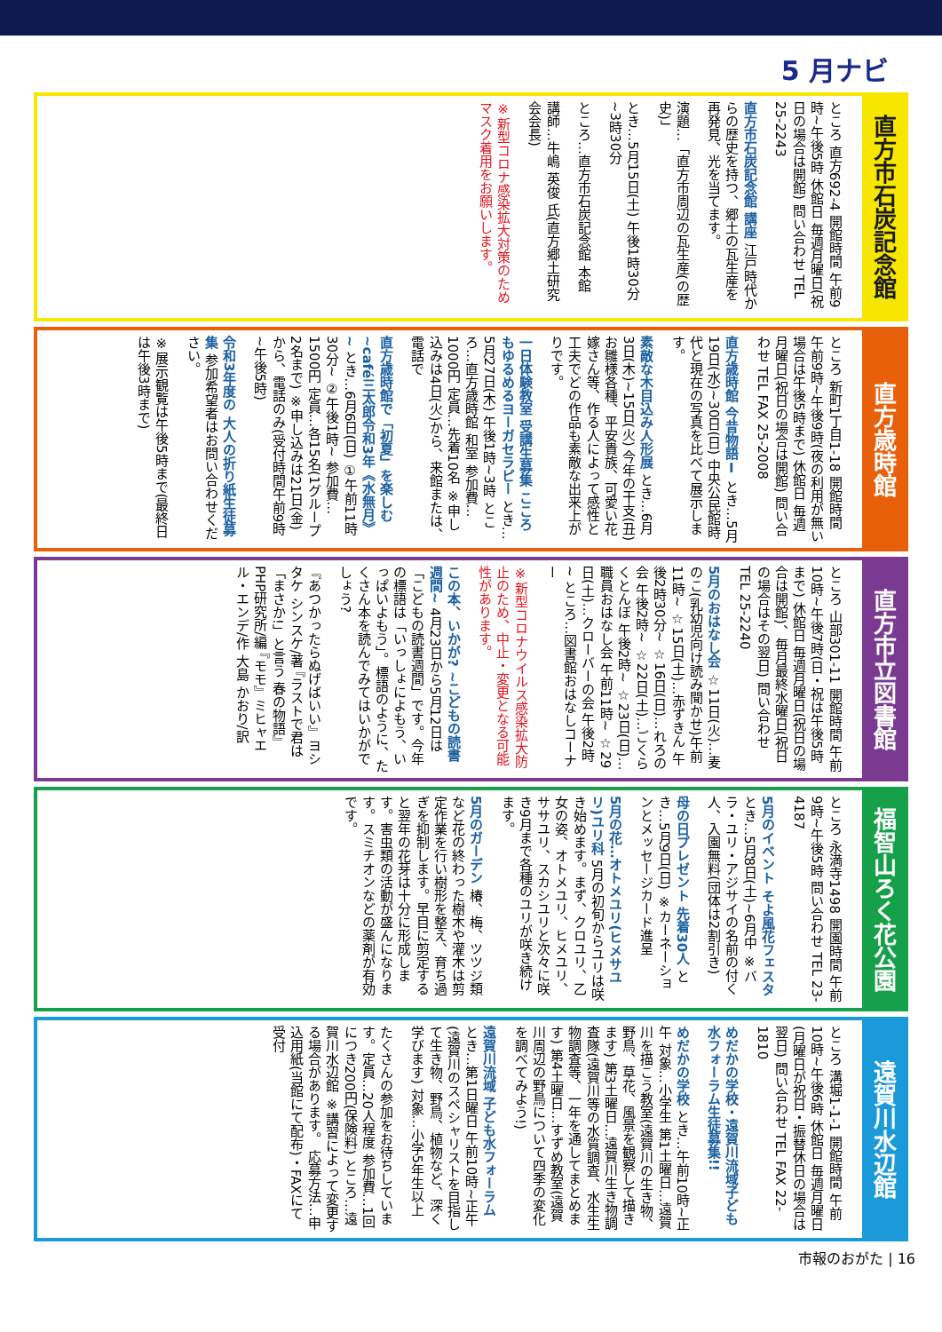5 月ナビ
直方市石炭記念館
ところ 直方692-4 開館時間 午前9時~午後5時 休館日 毎週月曜日(祝日の場合は開館) 問い合わせ TEL 25-2243
直方市石炭記念館 講座 江戸時代からの歴史を持つ、郷土の瓦生産を再発見、光を当てます。
演題…「直方市周辺の瓦生産(の歴史)」
とき…5月15日(土) 午後1時30分~3時30分
ところ…直方市石炭記念館 本館
講師…牛嶋 英俊 氏(直方郷土研究会会長)
※新型コロナ感染拡大対策のためマスク着用をお願いします。
直方歳時館
ところ 新町1丁目1-18 開館時間 午前9時~午後9時(夜の利用が無い場合は午後5時まで) 休館日 毎週月曜日(祝日の場合は開館) 問い合わせ TEL FAX 25-2008
直方歳時館 今昔物語Ⅰ とき…5月19日(水)~30日(日) 中央公民館時代と現在の写真を比べて展示します。
素敵な木目込み人形展 とき…6月3日(木)~15日(火) 今年の干支(丑)お雛様各種、平安貴族、可愛い花嫁さん等、作る人によって感性と工夫でどの作品も素敵な出来上がりです。
一日体験教室 受講生募集 こころもゆるめるヨーガセラピー とき…5月27日(木) 午後1時~3時 ところ…直方歳時館 和室 参加費…1000円 定員…先着10名 ※申し込みは4日(火)から、来館または、電話で
直方歳時館で「初夏」を楽しむ ~café三太郎令和3年《水無月》~ とき…6月6日(日) ①午前11時30分~ ②午後1時~ 参加費…1500円 定員…各15名(1グループ2名まで) ※申し込みは21日(金)から、電話のみ(受付時間午前9時~午後5時)
令和3年度の 大人の折り紙生徒募集 参加希望者はお問い合わせください。
※展示観覧は午後5時まで(最終日は午後3時まで)
直方市立図書館
ところ 山部301-11 開館時間 午前10時~午後7時(日・祝は午後5時まで) 休館日 毎週月曜日(祝日の場合は開館)、毎月最終水曜日(祝日の場合はその翌日) 問い合わせ TEL 25-2240
5月のおはなし会 ☆11日(火)…麦のこ(乳幼児向け読み聞かせ)午前11時~ ☆15日(土)…赤ずきん 午後2時30分~ ☆16日(日)…れろの会 午後2時~ ☆22日(土)…ごくらくとんぼ 午後2時~ ☆23日(日)…職員おはなし会 午前11時~ ☆29日(土)…クローバーの会 午後2時~ ところ…図書館おはなしコーナー
※新型コロナウイルス感染拡大防止のため、中止・変更となる可能性があります。
この本、いかが? ~こどもの読書週間~ 4月23日から5月12日は「こどもの読書週間」です。今年の標語は「いっしょによもう、いっぱいよもう」。標語のように、たくさん本を読んでみてはいかがでしょう?
『あつかったらぬげばいい』ヨシタケ シンスケ/著 『ラストで君は「まさか!」と言う 春の物語』PHP研究所/編 『モモ』ミヒャエル・エンデ/作 大島 かおり/訳
福智山ろく花公園
ところ 永満寺1498 開園時間 午前9時~午後5時 問い合わせ TEL 23-4187
5月のイベント そよ風花フェスタ とき…5月8日(土)~6月中 ※バラ・ユリ・アジサイの名前の付く人、入園無料(団体は2割引き)
母の日プレゼント 先着30人 とき…5月9日(日) ※カーネーションとメッセージカード進呈
5月の花…オトメユリ(ヒメサユリ)ユリ科 5月の初旬からユリは咲き始めます。まず、クロユリ、乙女の姿、オトメユリ、ヒメユリ、ササユリ、スカシユリと次々に咲き9月まで各種のユリが咲き続けます。
5月のガーデン 椿、梅、ツツジ類など花の終わった樹木や灌木は剪定作業を行い樹形を整え、育ち過ぎを抑制します。早目に剪定すると翌年の花芽は十分に形成します。害虫類の活動が盛んになります。スミチオンなどの薬剤が有効です。
遠賀川水辺館
ところ 溝堀1-1-1 開館時間 午前10時~午後6時 休館日 毎週月曜日(月曜日が祝日・振替休日の場合は翌日) 問い合わせ TEL FAX 22-1810
めだかの学校・遠賀川流域子ども水フォーラム生徒募集!!
めだかの学校 とき…午前10時~正午 対象…小学生 第1土曜日…遠賀川を描こう教室(遠賀川の生き物、野鳥、草花、風景を観察して描きます) 第3土曜日…遠賀川生き物調査隊(遠賀川等の水質調査、水生生物調査等、一年を通してまとめます) 第4土曜日…すずめ教室(遠賀川周辺の野鳥について四季の変化を調べてみよう!)
遠賀川流域 子ども水フォーラム とき…第1日曜日 午前10時~正午(遠賀川のスペシャリストを目指して生き物、野鳥、植物など、深く学びます) 対象…小学5年生以上
たくさんの参加をお待ちしています。定員…20人程度 参加費…1回につき200円(保険料) ところ…遠賀川水辺館 ※講習によって変更する場合があります。 応募方法…申込用紙(当館にて配布)・FAXにて受付
市報のおがた | 16